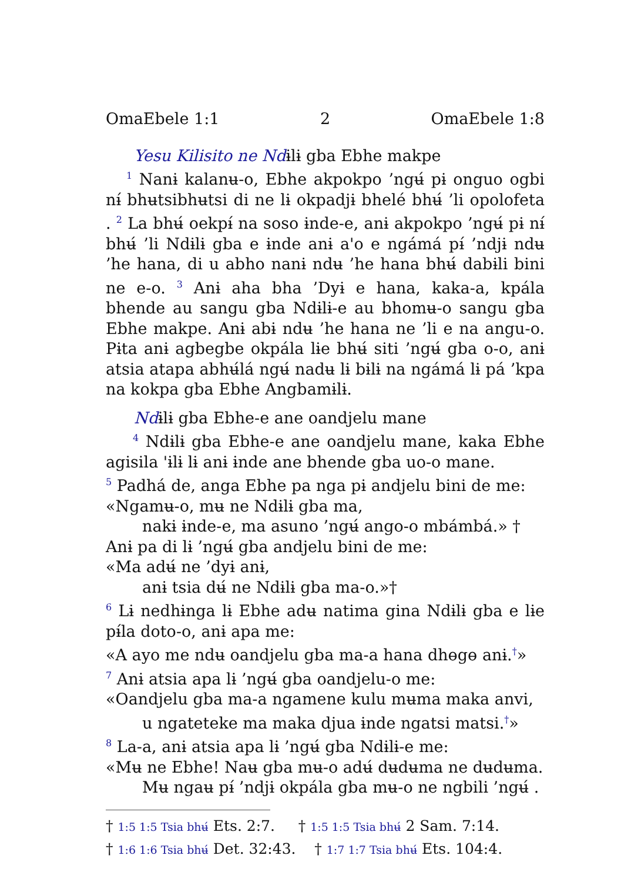OmaEbele 1:1 2 OmaEbele 1:8
Yesu Kilisito ne Ndɨlɨ gba Ebhe makpe
<sup>1</sup> Nanɨ kalanʉ-o, Ebhe akpokpo ’ngʉ́ pɨ onguo ogbi nɨ́ bhʉtsibhʉtsi di ne lɨ okpadjɨ bhelé bhʉ́ ’li opolofeta . <sup>2</sup> La bhʉ́ oekpɨ́ na soso ɨnde-e, anɨ akpokpo ’ngʉ́ pɨ nɨ́ bhʉ́ ’li Ndɨlɨ gba e ɨnde anɨ a'o e ngámá pɨ́ ’ndjɨ ndʉ ’he hana, di u abho nanɨ ndʉ ’he hana bhʉ́ dabɨli bini ne e-o. <sup>3</sup> Anɨ aha bha ’Dyɨ e hana, kaka-a, kpála bhende au sangu gba Ndɨlɨ-e au bhomʉ-o sangu gba Ebhe makpe. Anɨ abɨ ndʉ ’he hana ne ’li e na angu-o. Pɨta anɨ agbegbe okpála lɨe bhʉ́ siti ’ngʉ́ gba o-o, anɨ atsia atapa abhʉ́lá ngʉ́ nadʉ lɨ bɨlɨ na ngámá lɨ pá ’kpa na kokpa gba Ebhe Angbamɨlɨ.
Ndɨlɨ gba Ebhe-e ane oandjelu mane
<sup>4</sup> Ndɨlɨ gba Ebhe-e ane oandjelu mane, kaka Ebhe agisila 'ɨlɨ lɨ anɨ ɨnde ane bhende gba uo-o mane.
<sup>5</sup> Padhá de, anga Ebhe pa nga pɨ andjelu bini de me:
«Ngamʉ-o, mʉ ne Ndɨlɨ gba ma,
nakɨ ɨnde-e, ma asuno ’ngʉ́ ango-o mbámbá.» †
Anɨ pa di lɨ ’ngʉ́ gba andjelu bini de me:
«Ma adʉ́ ne ’dyɨ anɨ,
anɨ tsia dʉ́ ne Ndɨlɨ gba ma-o.»†
<sup>6</sup> Lɨ nedhɨnga lɨ Ebhe adʉ natima gina Ndɨlɨ gba e lɨe pɨ́la doto-o, anɨ apa me:
«A ayo me ndʉ oandjelu gba ma-a hana dhɵgɵ anɨ.<sup>†</sup>»
<sup>7</sup> Anɨ atsia apa lɨ ’ngʉ́ gba oandjelu-o me:
«Oandjelu gba ma-a ngamene kulu mʉma maka anvi,
u ngateteke ma maka djua ɨnde ngatsi matsi.<sup>†</sup>»
<sup>8</sup> La-a, anɨ atsia apa lɨ ’ngʉ́ gba Ndɨlɨ-e me:
«Mʉ ne Ebhe! Naʉ gba mʉ-o adʉ́ dʉdʉma ne dʉdʉma.
Mʉ ngaʉ pɨ́ ’ndjɨ okpála gba mʉ-o ne ngbili ’ngʉ́ .
† 1:5 1:5 Tsia bhʉ́ Ets. 2:7. † 1:5 1:5 Tsia bhʉ́ 2 Sam. 7:14.
† 1:6 1:6 Tsia bhʉ́ Det. 32:43. † 1:7 1:7 Tsia bhʉ́ Ets. 104:4.